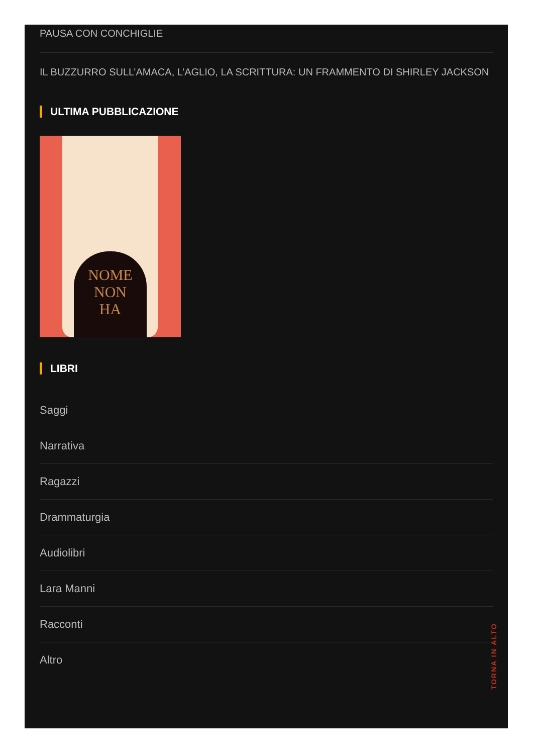PAUSA CON CONCHIGLIE
IL BUZZURRO SULL’AMACA, L’AGLIO, LA SCRITTURA: UN FRAMMENTO DI SHIRLEY JACKSON
ULTIMA PUBBLICAZIONE
NOME
NON
HA
LIBRI
Saggi
Narrativa
Ragazzi
Drammaturgia
Audiolibri
Lara Manni
Racconti
Altro
TORNA IN ALTO